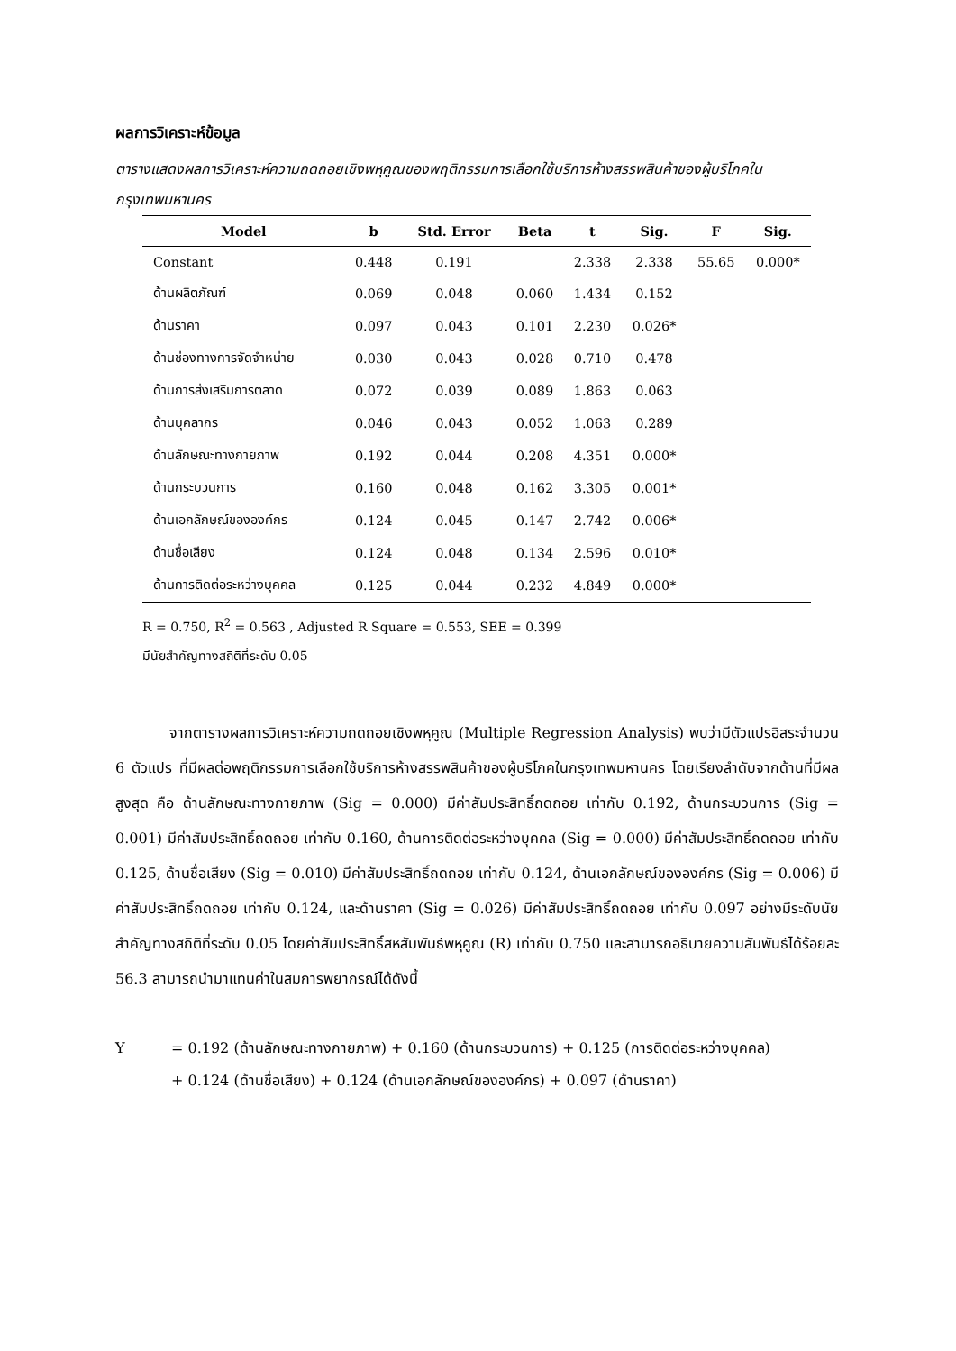ผลการวิเคราะห์ข้อมูล
ตารางแสดงผลการวิเคราะห์ความถดถอยเชิงพหุคูณของพฤติกรรมการเลือกใช้บริการห้างสรรพสินค้าของผู้บริโภคในกรุงเทพมหานคร
| Model | b | Std. Error | Beta | t | Sig. | F | Sig. |
| --- | --- | --- | --- | --- | --- | --- | --- |
| Constant | 0.448 | 0.191 | | 2.338 | 2.338 | 55.65 | 0.000* |
| ด้านผลิตภัณฑ์ | 0.069 | 0.048 | 0.060 | 1.434 | 0.152 | | |
| ด้านราคา | 0.097 | 0.043 | 0.101 | 2.230 | 0.026* | | |
| ด้านช่องทางการจัดจำหน่าย | 0.030 | 0.043 | 0.028 | 0.710 | 0.478 | | |
| ด้านการส่งเสริมการตลาด | 0.072 | 0.039 | 0.089 | 1.863 | 0.063 | | |
| ด้านบุคลากร | 0.046 | 0.043 | 0.052 | 1.063 | 0.289 | | |
| ด้านลักษณะทางกายภาพ | 0.192 | 0.044 | 0.208 | 4.351 | 0.000* | | |
| ด้านกระบวนการ | 0.160 | 0.048 | 0.162 | 3.305 | 0.001* | | |
| ด้านเอกลักษณ์ขององค์กร | 0.124 | 0.045 | 0.147 | 2.742 | 0.006* | | |
| ด้านชื่อเสียง | 0.124 | 0.048 | 0.134 | 2.596 | 0.010* | | |
| ด้านการติดต่อระหว่างบุคคล | 0.125 | 0.044 | 0.232 | 4.849 | 0.000* | | |
R = 0.750, R<sup>2</sup> = 0.563 , Adjusted R Square = 0.553, SEE = 0.399
มีนัยสำคัญทางสถิติที่ระดับ 0.05
จากตารางผลการวิเคราะห์ความถดถอยเชิงพหุคูณ (Multiple Regression Analysis) พบว่ามีตัวแปรอิสระจำนวน 6 ตัวแปร ที่มีผลต่อพฤติกรรมการเลือกใช้บริการห้างสรรพสินค้าของผู้บริโภคในกรุงเทพมหานคร โดยเรียงลำดับจากด้านที่มีผลสูงสุด คือ ด้านลักษณะทางกายภาพ (Sig = 0.000) มีค่าสัมประสิทธิ์ถดถอย เท่ากับ 0.192, ด้านกระบวนการ (Sig = 0.001) มีค่าสัมประสิทธิ์ถดถอย เท่ากับ 0.160, ด้านการติดต่อระหว่างบุคคล (Sig = 0.000) มีค่าสัมประสิทธิ์ถดถอย เท่ากับ 0.125, ด้านชื่อเสียง (Sig = 0.010) มีค่าสัมประสิทธิ์ถดถอย เท่ากับ 0.124, ด้านเอกลักษณ์ขององค์กร (Sig = 0.006) มีค่าสัมประสิทธิ์ถดถอย เท่ากับ 0.124, และด้านราคา (Sig = 0.026) มีค่าสัมประสิทธิ์ถดถอย เท่ากับ 0.097 อย่างมีระดับนัยสำคัญทางสถิติที่ระดับ 0.05 โดยค่าสัมประสิทธิ์สหสัมพันธ์พหุคูณ (R) เท่ากับ 0.750 และสามารถอธิบายความสัมพันธ์ได้ร้อยละ 56.3 สามารถนำมาแทนค่าในสมการพยากรณ์ได้ดังนี้
Y = 0.192 (ด้านลักษณะทางกายภาพ) + 0.160 (ด้านกระบวนการ) + 0.125 (การติดต่อระหว่างบุคคล)
+ 0.124 (ด้านชื่อเสียง) + 0.124 (ด้านเอกลักษณ์ขององค์กร) + 0.097 (ด้านราคา)